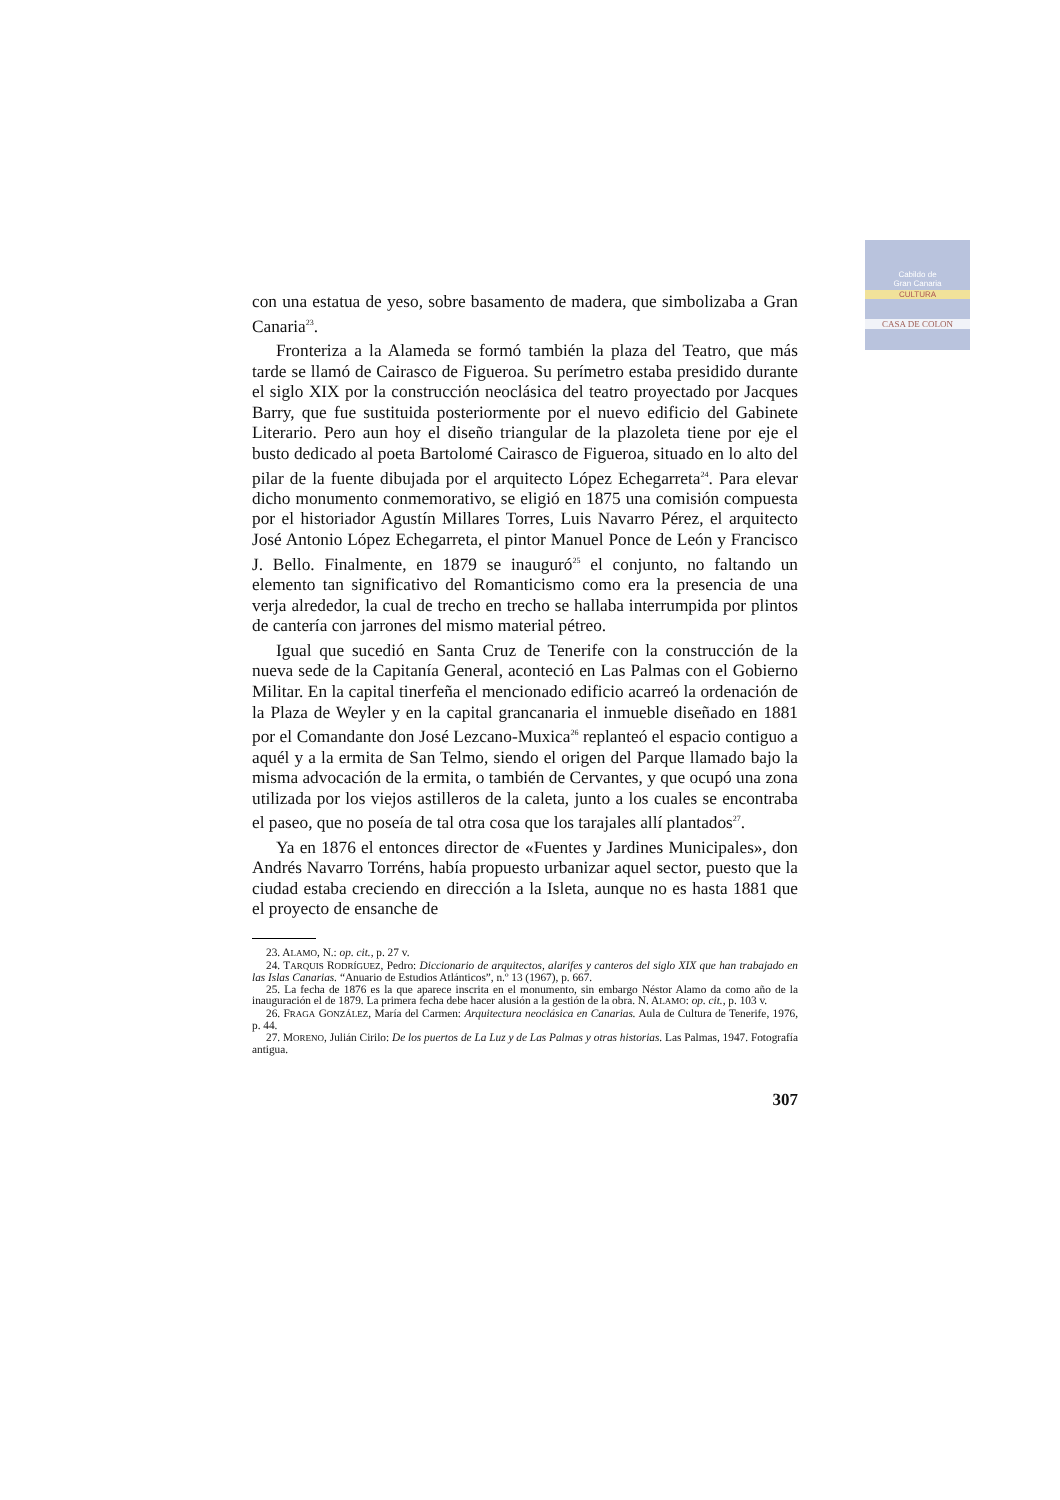Cabildo de
Gran Canaria
CULTURA
CASA DE COLON
con una estatua de yeso, sobre basamento de madera, que simbolizaba a Gran Canaria<sup>23</sup>.
Fronteriza a la Alameda se formó también la plaza del Teatro, que más tarde se llamó de Cairasco de Figueroa. Su perímetro estaba presidido durante el siglo XIX por la construcción neoclásica del teatro proyectado por Jacques Barry, que fue sustituida posteriormente por el nuevo edificio del Gabinete Literario. Pero aun hoy el diseño triangular de la plazoleta tiene por eje el busto dedicado al poeta Bartolomé Cairasco de Figueroa, situado en lo alto del pilar de la fuente dibujada por el arquitecto López Echegarreta<sup>24</sup>. Para elevar dicho monumento conmemorativo, se eligió en 1875 una comisión compuesta por el historiador Agustín Millares Torres, Luis Navarro Pérez, el arquitecto José Antonio López Echegarreta, el pintor Manuel Ponce de León y Francisco J. Bello. Finalmente, en 1879 se inauguró<sup>25</sup> el conjunto, no faltando un elemento tan significativo del Romanticismo como era la presencia de una verja alrededor, la cual de trecho en trecho se hallaba interrumpida por plintos de cantería con jarrones del mismo material pétreo.
Igual que sucedió en Santa Cruz de Tenerife con la construcción de la nueva sede de la Capitanía General, aconteció en Las Palmas con el Gobierno Militar. En la capital tinerfeña el mencionado edificio acarreó la ordenación de la Plaza de Weyler y en la capital grancanaria el inmueble diseñado en 1881 por el Comandante don José Lezcano-Muxica<sup>26</sup> replanteó el espacio contiguo a aquél y a la ermita de San Telmo, siendo el origen del Parque llamado bajo la misma advocación de la ermita, o también de Cervantes, y que ocupó una zona utilizada por los viejos astilleros de la caleta, junto a los cuales se encontraba el paseo, que no poseía de tal otra cosa que los tarajales allí plantados<sup>27</sup>.
Ya en 1876 el entonces director de «Fuentes y Jardines Municipales», don Andrés Navarro Torréns, había propuesto urbanizar aquel sector, puesto que la ciudad estaba creciendo en dirección a la Isleta, aunque no es hasta 1881 que el proyecto de ensanche de
23. ALAMO, N.: op. cit., p. 27 v.
24. TARQUIS RODRÍGUEZ, Pedro: Diccionario de arquitectos, alarifes y canteros del siglo XIX que han trabajado en las Islas Canarias. “Anuario de Estudios Atlánticos”, n.º 13 (1967), p. 667.
25. La fecha de 1876 es la que aparece inscrita en el monumento, sin embargo Néstor Alamo da como año de la inauguración el de 1879. La primera fecha debe hacer alusión a la gestión de la obra. N. ALAMO: op. cit., p. 103 v.
26. FRAGA GONZÁLEZ, María del Carmen: Arquitectura neoclásica en Canarias. Aula de Cultura de Tenerife, 1976, p. 44.
27. MORENO, Julián Cirilo: De los puertos de La Luz y de Las Palmas y otras historias. Las Palmas, 1947. Fotografía antigua.
307